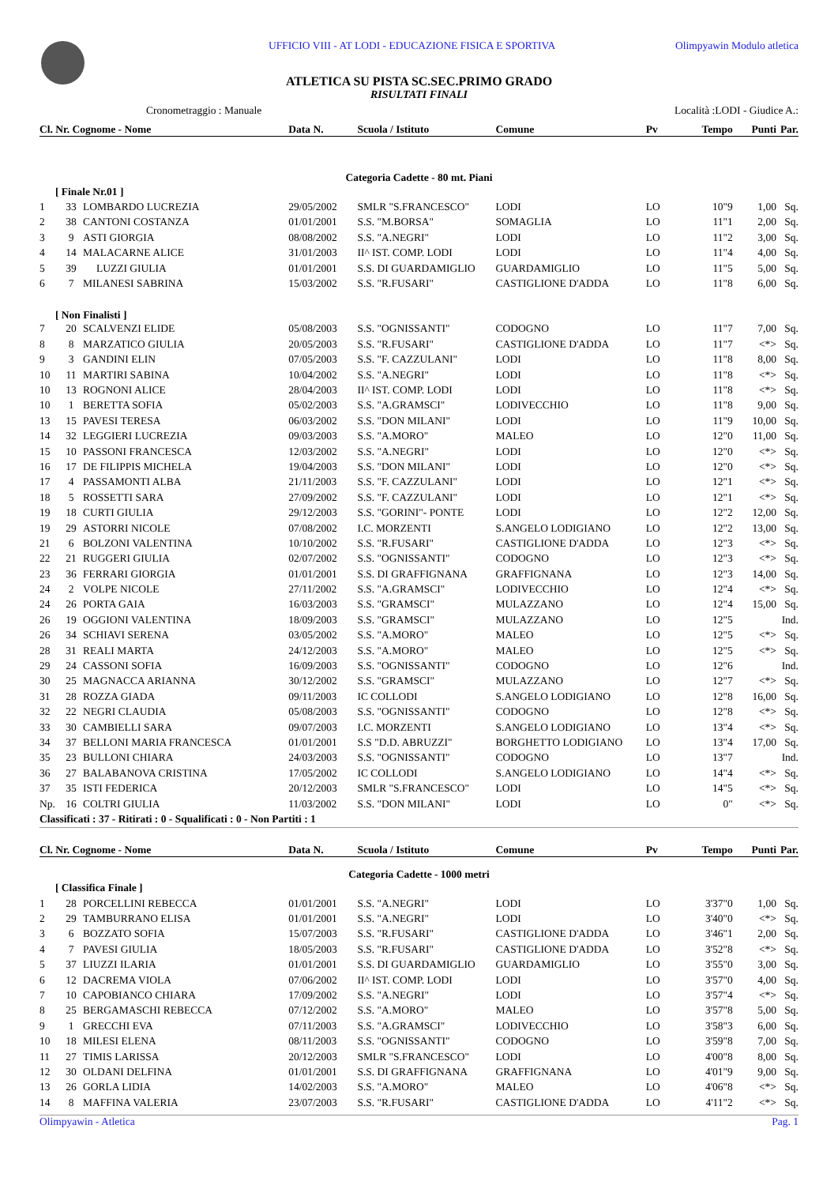UFFICIO VIII - AT LODI - EDUCAZIONE FISICA E SPORTIVA Olimpyawin Modulo atletica
ATLETICA SU PISTA SC.SEC.PRIMO GRADO
RISULTATI FINALI
Cronometraggio : Manuale Località :LODI - Giudice A.:
| Cl. Nr. Cognome - Nome | | | Data N. | Scuola / Istituto | Comune | Pv | Tempo | Punti | Par. |
| --- | --- | --- | --- | --- | --- | --- | --- | --- | --- |
| Categoria Cadette - 80 mt. Piani | | | | | | | | | |
| [ Finale Nr.01 ] | | | | | | | | | |
| 1 | 33 | LOMBARDO LUCREZIA | 29/05/2002 | SMLR "S.FRANCESCO" | LODI | LO | 10"9 | 1,00 | Sq. |
| 2 | 38 | CANTONI COSTANZA | 01/01/2001 | S.S. "M.BORSA" | SOMAGLIA | LO | 11"1 | 2,00 | Sq. |
| 3 | 9 | ASTI GIORGIA | 08/08/2002 | S.S. "A.NEGRI" | LODI | LO | 11"2 | 3,00 | Sq. |
| 4 | 14 | MALACARNE ALICE | 31/01/2003 | II^ IST. COMP. LODI | LODI | LO | 11"4 | 4,00 | Sq. |
| 5 | 39 | LUZZI GIULIA | 01/01/2001 | S.S. DI GUARDAMIGLIO | GUARDAMIGLIO | LO | 11"5 | 5,00 | Sq. |
| 6 | 7 | MILANESI SABRINA | 15/03/2002 | S.S. "R.FUSARI" | CASTIGLIONE D'ADDA | LO | 11"8 | 6,00 | Sq. |
| [ Non Finalisti ] | | | | | | | | | |
| 7 | 20 | SCALVENZI ELIDE | 05/08/2003 | S.S. "OGNISSANTI" | CODOGNO | LO | 11"7 | 7,00 | Sq. |
| 8 | 8 | MARZATICO GIULIA | 20/05/2003 | S.S. "R.FUSARI" | CASTIGLIONE D'ADDA | LO | 11"7 | <*> | Sq. |
| 9 | 3 | GANDINI ELIN | 07/05/2003 | S.S. "F. CAZZULANI" | LODI | LO | 11"8 | 8,00 | Sq. |
| 10 | 11 | MARTIRI SABINA | 10/04/2002 | S.S. "A.NEGRI" | LODI | LO | 11"8 | <*> | Sq. |
| 10 | 13 | ROGNONI ALICE | 28/04/2003 | II^ IST. COMP. LODI | LODI | LO | 11"8 | <*> | Sq. |
| 10 | 1 | BERETTA SOFIA | 05/02/2003 | S.S. "A.GRAMSCI" | LODIVECCHIO | LO | 11"8 | 9,00 | Sq. |
| 13 | 15 | PAVESI TERESA | 06/03/2002 | S.S. "DON MILANI" | LODI | LO | 11"9 | 10,00 | Sq. |
| 14 | 32 | LEGGIERI LUCREZIA | 09/03/2003 | S.S. "A.MORO" | MALEO | LO | 12"0 | 11,00 | Sq. |
| 15 | 10 | PASSONI FRANCESCA | 12/03/2002 | S.S. "A.NEGRI" | LODI | LO | 12"0 | <*> | Sq. |
| 16 | 17 | DE FILIPPIS MICHELA | 19/04/2003 | S.S. "DON MILANI" | LODI | LO | 12"0 | <*> | Sq. |
| 17 | 4 | PASSAMONTI ALBA | 21/11/2003 | S.S. "F. CAZZULANI" | LODI | LO | 12"1 | <*> | Sq. |
| 18 | 5 | ROSSETTI SARA | 27/09/2002 | S.S. "F. CAZZULANI" | LODI | LO | 12"1 | <*> | Sq. |
| 19 | 18 | CURTI GIULIA | 29/12/2003 | S.S. "GORINI"- PONTE | LODI | LO | 12"2 | 12,00 | Sq. |
| 19 | 29 | ASTORRI NICOLE | 07/08/2002 | I.C. MORZENTI | S.ANGELO LODIGIANO | LO | 12"2 | 13,00 | Sq. |
| 21 | 6 | BOLZONI VALENTINA | 10/10/2002 | S.S. "R.FUSARI" | CASTIGLIONE D'ADDA | LO | 12"3 | <*> | Sq. |
| 22 | 21 | RUGGERI GIULIA | 02/07/2002 | S.S. "OGNISSANTI" | CODOGNO | LO | 12"3 | <*> | Sq. |
| 23 | 36 | FERRARI GIORGIA | 01/01/2001 | S.S. DI GRAFFIGNANA | GRAFFIGNANA | LO | 12"3 | 14,00 | Sq. |
| 24 | 2 | VOLPE NICOLE | 27/11/2002 | S.S. "A.GRAMSCI" | LODIVECCHIO | LO | 12"4 | <*> | Sq. |
| 24 | 26 | PORTA GAIA | 16/03/2003 | S.S. "GRAMSCI" | MULAZZANO | LO | 12"4 | 15,00 | Sq. |
| 26 | 19 | OGGIONI VALENTINA | 18/09/2003 | S.S. "GRAMSCI" | MULAZZANO | LO | 12"5 | | Ind. |
| 26 | 34 | SCHIAVI SERENA | 03/05/2002 | S.S. "A.MORO" | MALEO | LO | 12"5 | <*> | Sq. |
| 28 | 31 | REALI MARTA | 24/12/2003 | S.S. "A.MORO" | MALEO | LO | 12"5 | <*> | Sq. |
| 29 | 24 | CASSONI SOFIA | 16/09/2003 | S.S. "OGNISSANTI" | CODOGNO | LO | 12"6 | | Ind. |
| 30 | 25 | MAGNACCA ARIANNA | 30/12/2002 | S.S. "GRAMSCI" | MULAZZANO | LO | 12"7 | <*> | Sq. |
| 31 | 28 | ROZZA GIADA | 09/11/2003 | IC COLLODI | S.ANGELO LODIGIANO | LO | 12"8 | 16,00 | Sq. |
| 32 | 22 | NEGRI CLAUDIA | 05/08/2003 | S.S. "OGNISSANTI" | CODOGNO | LO | 12"8 | <*> | Sq. |
| 33 | 30 | CAMBIELLI SARA | 09/07/2003 | I.C. MORZENTI | S.ANGELO LODIGIANO | LO | 13"4 | <*> | Sq. |
| 34 | 37 | BELLONI MARIA FRANCESCA | 01/01/2001 | S.S "D.D. ABRUZZI" | BORGHETTO LODIGIANO | LO | 13"4 | 17,00 | Sq. |
| 35 | 23 | BULLONI CHIARA | 24/03/2003 | S.S. "OGNISSANTI" | CODOGNO | LO | 13"7 | | Ind. |
| 36 | 27 | BALABANOVA CRISTINA | 17/05/2002 | IC COLLODI | S.ANGELO LODIGIANO | LO | 14"4 | <*> | Sq. |
| 37 | 35 | ISTI FEDERICA | 20/12/2003 | SMLR "S.FRANCESCO" | LODI | LO | 14"5 | <*> | Sq. |
| Np. | 16 | COLTRI GIULIA | 11/03/2002 | S.S. "DON MILANI" | LODI | LO | 0" | <*> | Sq. |
| Classificati : 37 - Ritirati : 0 - Squalificati : 0 - Non Partiti : 1 | | | | | | | | | |
| Cl. Nr. Cognome - Nome | | | Data N. | Scuola / Istituto | Comune | Pv | Tempo | Punti | Par. |
| Categoria Cadette - 1000 metri | | | | | | | | | |
| [ Classifica Finale ] | | | | | | | | | |
| 1 | 28 | PORCELLINI REBECCA | 01/01/2001 | S.S. "A.NEGRI" | LODI | LO | 3'37"0 | 1,00 | Sq. |
| 2 | 29 | TAMBURRANO ELISA | 01/01/2001 | S.S. "A.NEGRI" | LODI | LO | 3'40"0 | <*> | Sq. |
| 3 | 6 | BOZZATO SOFIA | 15/07/2003 | S.S. "R.FUSARI" | CASTIGLIONE D'ADDA | LO | 3'46"1 | 2,00 | Sq. |
| 4 | 7 | PAVESI GIULIA | 18/05/2003 | S.S. "R.FUSARI" | CASTIGLIONE D'ADDA | LO | 3'52"8 | <*> | Sq. |
| 5 | 37 | LIUZZI ILARIA | 01/01/2001 | S.S. DI GUARDAMIGLIO | GUARDAMIGLIO | LO | 3'55"0 | 3,00 | Sq. |
| 6 | 12 | DACREMA VIOLA | 07/06/2002 | II^ IST. COMP. LODI | LODI | LO | 3'57"0 | 4,00 | Sq. |
| 7 | 10 | CAPOBIANCO CHIARA | 17/09/2002 | S.S. "A.NEGRI" | LODI | LO | 3'57"4 | <*> | Sq. |
| 8 | 25 | BERGAMASCHI REBECCA | 07/12/2002 | S.S. "A.MORO" | MALEO | LO | 3'57"8 | 5,00 | Sq. |
| 9 | 1 | GRECCHI EVA | 07/11/2003 | S.S. "A.GRAMSCI" | LODIVECCHIO | LO | 3'58"3 | 6,00 | Sq. |
| 10 | 18 | MILESI ELENA | 08/11/2003 | S.S. "OGNISSANTI" | CODOGNO | LO | 3'59"8 | 7,00 | Sq. |
| 11 | 27 | TIMIS LARISSA | 20/12/2003 | SMLR "S.FRANCESCO" | LODI | LO | 4'00"8 | 8,00 | Sq. |
| 12 | 30 | OLDANI DELFINA | 01/01/2001 | S.S. DI GRAFFIGNANA | GRAFFIGNANA | LO | 4'01"9 | 9,00 | Sq. |
| 13 | 26 | GORLA LIDIA | 14/02/2003 | S.S. "A.MORO" | MALEO | LO | 4'06"8 | <*> | Sq. |
| 14 | 8 | MAFFINA VALERIA | 23/07/2003 | S.S. "R.FUSARI" | CASTIGLIONE D'ADDA | LO | 4'11"2 | <*> | Sq. |
Olimpyawin - Atletica Pag. 1